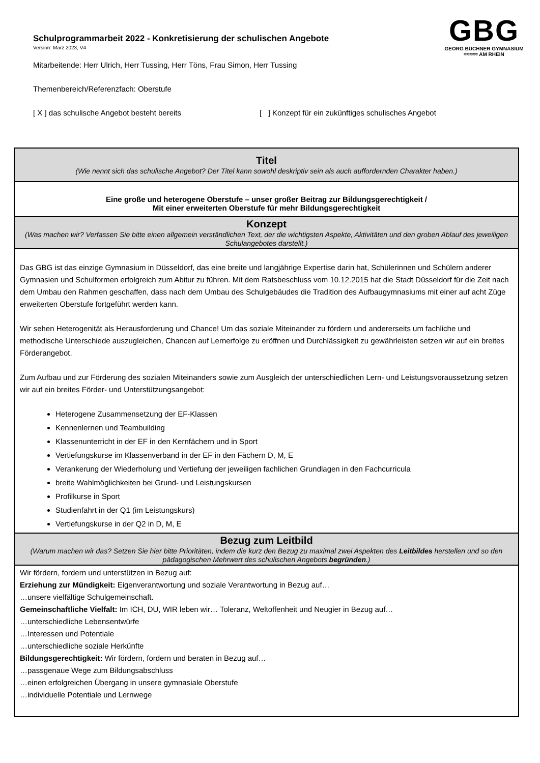GBG
GEORG BÜCHNER GYMNASIUM
≈≈≈≈≈ AM RHEIN
Schulprogrammarbeit 2022 - Konkretisierung der schulischen Angebote
Version: März 2023, V4
Mitarbeitende: Herr Ulrich, Herr Tussing, Herr Töns, Frau Simon, Herr Tussing
Themenbereich/Referenzfach: Oberstufe
[ X ] das schulische Angebot besteht bereits [ ] Konzept für ein zukünftiges schulisches Angebot
| Titel (Wie nennt sich das schulische Angebot? Der Titel kann sowohl deskriptiv sein als auch auffordernden Charakter haben.) |
| Eine große und heterogene Oberstufe – unser großer Beitrag zur Bildungsgerechtigkeit / Mit einer erweiterten Oberstufe für mehr Bildungsgerechtigkeit |
| Konzept (Was machen wir? Verfassen Sie bitte einen allgemein verständlichen Text, der die wichtigsten Aspekte, Aktivitäten und den groben Ablauf des jeweiligen Schulangebotes darstellt.) |
| Das GBG ist das einzige Gymnasium in Düsseldorf, das eine breite und langjährige Expertise darin hat, Schülerinnen und Schülern anderer Gymnasien und Schulformen erfolgreich zum Abitur zu führen. Mit dem Ratsbeschluss vom 10.12.2015 hat die Stadt Düsseldorf für die Zeit nach dem Umbau den Rahmen geschaffen, dass nach dem Umbau des Schulgebäudes die Tradition des Aufbaugymnasiums mit einer auf acht Züge erweiterten Oberstufe fortgeführt werden kann. Wir sehen Heterogenität als Herausforderung und Chance! Um das soziale Miteinander zu fördern und andererseits um fachliche und methodische Unterschiede auszugleichen, Chancen auf Lernerfolge zu eröffnen und Durchlässigkeit zu gewährleisten setzen wir auf ein breites Förderangebot. Zum Aufbau und zur Förderung des sozialen Miteinanders sowie zum Ausgleich der unterschiedlichen Lern- und Leistungsvoraussetzung setzen wir auf ein breites Förder- und Unterstützungsangebot: Heterogene Zusammensetzung der EF-Klassen Kennenlernen und Teambuilding Klassenunterricht in der EF in den Kernfächern und in Sport Vertiefungskurse im Klassenverband in der EF in den Fächern D, M, E Verankerung der Wiederholung und Vertiefung der jeweiligen fachlichen Grundlagen in den Fachcurricula breite Wahlmöglichkeiten bei Grund- und Leistungskursen Profilkurse in Sport Studienfahrt in der Q1 (im Leistungskurs) Vertiefungskurse in der Q2 in D, M, E |
| Bezug zum Leitbild (Warum machen wir das? Setzen Sie hier bitte Prioritäten, indem die kurz den Bezug zu maximal zwei Aspekten des Leitbildes herstellen und so den pädagogischen Mehrwert des schulischen Angebots begründen .) |
| Wir fördern, fordern und unterstützen in Bezug auf: Erziehung zur Mündigkeit: Eigenverantwortung und soziale Verantwortung in Bezug auf… …unsere vielfältige Schulgemeinschaft. Gemeinschaftliche Vielfalt: Im ICH, DU, WIR leben wir… Toleranz, Weltoffenheit und Neugier in Bezug auf… …unterschiedliche Lebensentwürfe …Interessen und Potentiale …unterschiedliche soziale Herkünfte Bildungsgerechtigkeit: Wir fördern, fordern und beraten in Bezug auf… …passgenaue Wege zum Bildungsabschluss …einen erfolgreichen Übergang in unsere gymnasiale Oberstufe …individuelle Potentiale und Lernwege |